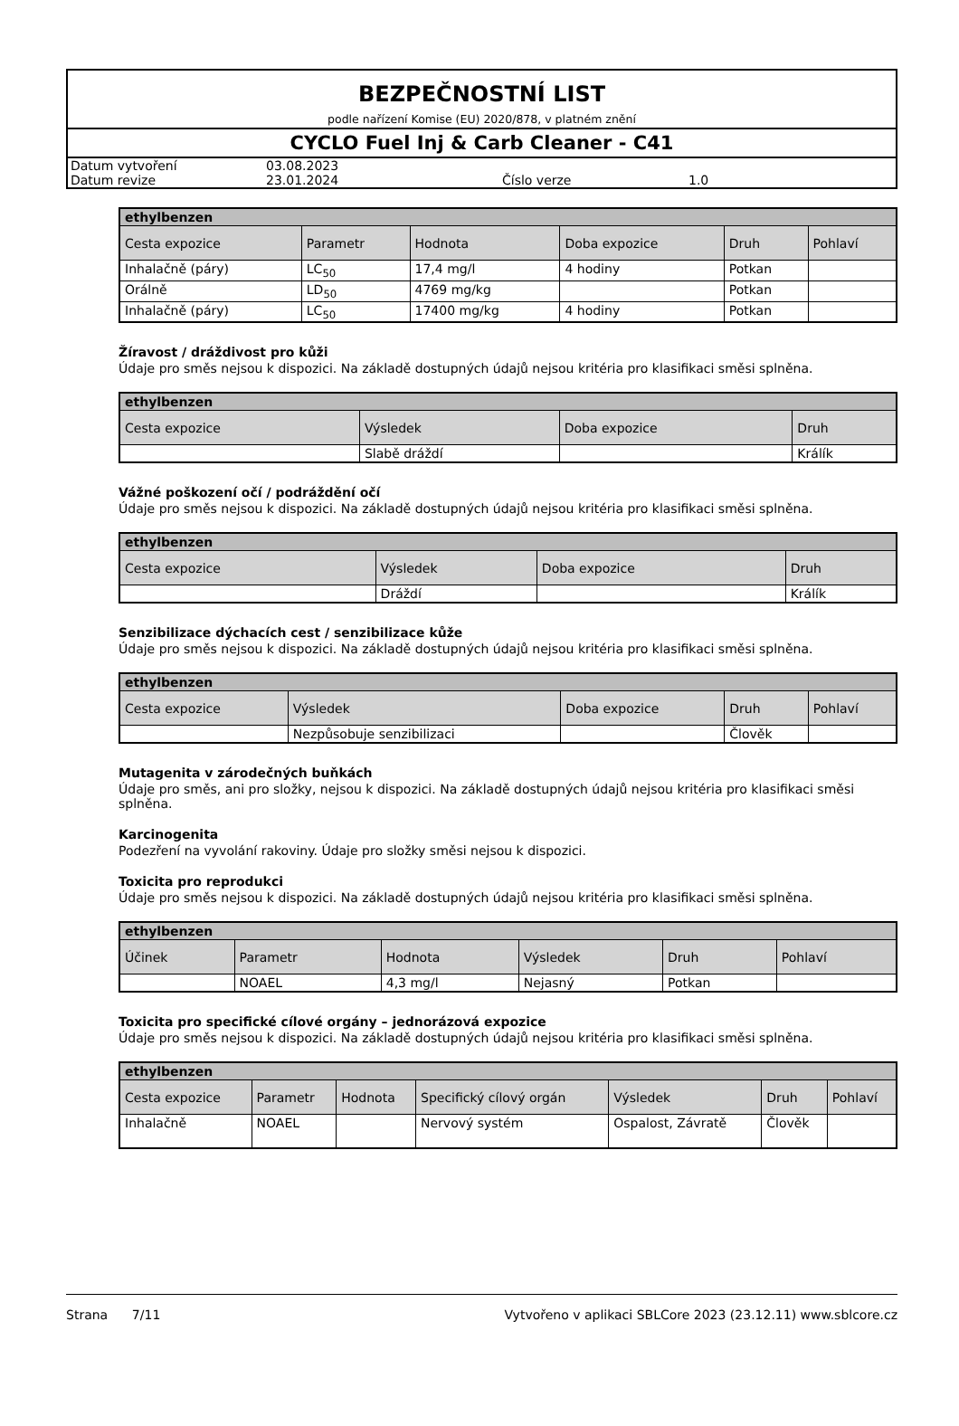BEZPEČNOSTNÍ LIST
podle nařízení Komise (EU) 2020/878, v platném znění
CYCLO Fuel Inj & Carb Cleaner - C41
| Datum vytvoření | 03.08.2023 | | |
| Datum revize | 23.01.2024 | Číslo verze | 1.0 |
| ethylbenzen | | | | | |
| Cesta expozice | Parametr | Hodnota | Doba expozice | Druh | Pohlaví |
| Inhalačně (páry) | LC<sub>50</sub> | 17,4 mg/l | 4 hodiny | Potkan | |
| Orálně | LD<sub>50</sub> | 4769 mg/kg | | Potkan | |
| Inhalačně (páry) | LC<sub>50</sub> | 17400 mg/kg | 4 hodiny | Potkan | |
Žíravost / dráždivost pro kůži
Údaje pro směs nejsou k dispozici. Na základě dostupných údajů nejsou kritéria pro klasifikaci směsi splněna.
| ethylbenzen | | | |
| Cesta expozice | Výsledek | Doba expozice | Druh |
| | Slabě dráždí | | Králík |
Vážné poškození očí / podráždění očí
Údaje pro směs nejsou k dispozici. Na základě dostupných údajů nejsou kritéria pro klasifikaci směsi splněna.
| ethylbenzen | | | |
| Cesta expozice | Výsledek | Doba expozice | Druh |
| | Dráždí | | Králík |
Senzibilizace dýchacích cest / senzibilizace kůže
Údaje pro směs nejsou k dispozici. Na základě dostupných údajů nejsou kritéria pro klasifikaci směsi splněna.
| ethylbenzen | | | | |
| Cesta expozice | Výsledek | Doba expozice | Druh | Pohlaví |
| | Nezpůsobuje senzibilizaci | | Člověk | |
Mutagenita v zárodečných buňkách
Údaje pro směs, ani pro složky, nejsou k dispozici. Na základě dostupných údajů nejsou kritéria pro klasifikaci směsi splněna.
Karcinogenita
Podezření na vyvolání rakoviny. Údaje pro složky směsi nejsou k dispozici.
Toxicita pro reprodukci
Údaje pro směs nejsou k dispozici. Na základě dostupných údajů nejsou kritéria pro klasifikaci směsi splněna.
| ethylbenzen | | | | | |
| Účinek | Parametr | Hodnota | Výsledek | Druh | Pohlaví |
| | NOAEL | 4,3 mg/l | Nejasný | Potkan | |
Toxicita pro specifické cílové orgány – jednorázová expozice
Údaje pro směs nejsou k dispozici. Na základě dostupných údajů nejsou kritéria pro klasifikaci směsi splněna.
| ethylbenzen | | | | | | |
| Cesta expozice | Parametr | Hodnota | Specifický cílový orgán | Výsledek | Druh | Pohlaví |
| Inhalačně | NOAEL | | Nervový systém | Ospalost, Závratě | Člověk | |
Strana 7/11 Vytvořeno v aplikaci SBLCore 2023 (23.12.11) www.sblcore.cz